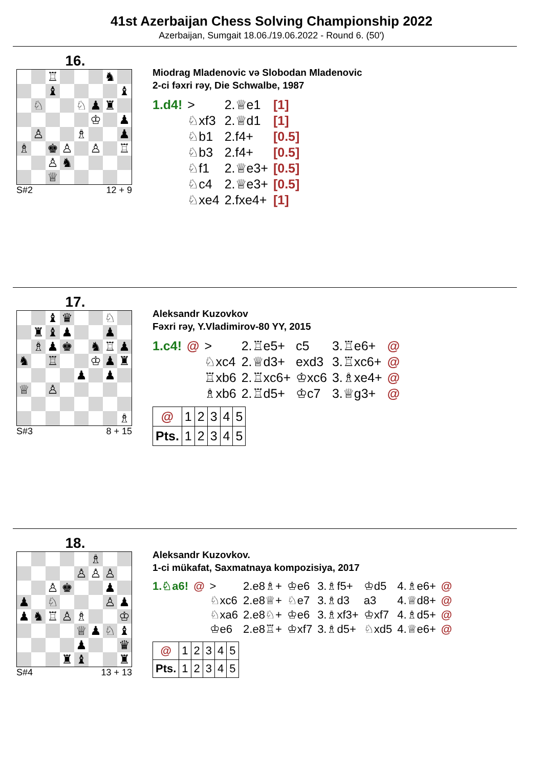41st Azerbaijan Chess Solving Championship 2022
Azerbaijan, Sumgait 18.06./19.06.2022 - Round 6. (50')
16.
| | | ♖ | | | | ♞ | |
| | | ♝ | | | | | ♝ |
| | ♘ | | | ♘ | ♟ | ♜ | |
| | | | | | ♔ | | ♟ |
| | ♙ | | | ♗ | | | ♟ |
| ♗ | | ♚ | ♙ | | ♙ | | ♖ |
| | | ♙ | ♞ | | | | |
| | | ♕ | | | | | |
S#2 12 + 9
Miodrag Mladenovic və Slobodan Mladenovic
2-ci fəxri rəy, Die Schwalbe, 1987
| 1.d4! | > | 2.♕e1 | [1] |
| | ♘xf3 | 2.♕d1 | [1] |
| | ♘b1 | 2.f4+ | [0.5] |
| | ♘b3 | 2.f4+ | [0.5] |
| | ♘f1 | 2.♕e3+ | [0.5] |
| | ♘c4 | 2.♕e3+ | [0.5] |
| | ♘xe4 | 2.fxe4+ | [1] |
17.
| | | ♝ | ♛ | | | ♘ | |
| | ♜ | ♝ | ♟ | | | ♟ | |
| | ♗ | ♟ | ♚ | | ♞ | ♖ | ♟ |
| ♞ | | ♖ | | | ♔ | ♟ | ♜ |
| | | | | ♟ | | ♟ | |
| ♕ | | ♙ | | | | | |
| | | | | | | | ♗ |
S#3 8 + 15
Aleksandr Kuzovkov
Fəxri rəy, Y.Vladimirov-80 YY, 2015
| 1.c4! | @ | > | 2.♖e5+ | c5 | 3.♖e6+ | @ |
| | | ♘xc4 | 2.♕d3+ | exd3 | 3.♖xc6+ | @ |
| | | ♖xb6 | 2.♖xc6+ | ♔xc6 | 3.♗xe4+ | @ |
| | | ♗xb6 | 2.♖d5+ | ♔c7 | 3.♕g3+ | @ |
| @ | 1 | 2 | 3 | 4 | 5 |
| Pts. | 1 | 2 | 3 | 4 | 5 |
18.
| | | | | | ♗ | | |
| | | | | ♙ | ♙ | ♙ | |
| | | ♙ | ♚ | | | ♟ | |
| ♟ | | ♘ | | | | ♙ | ♟ |
| ♟ | ♞ | ♖ | ♙ | ♗ | | | ♔ |
| | | | | ♕ | ♟ | ♘ | ♝ |
| | | | | ♟ | | | ♛ |
| | | | ♜ | ♝ | | | ♜ |
S#4 13 + 13
Aleksandr Kuzovkov.
1-ci mükafat, Saxmatnaya kompozisiya, 2017
| 1.♘a6! | @ | > | 2.e8♗+ | ♔e6 | 3.♗f5+ | ♔d5 | 4.♗e6+ | @ |
| | | ♘xc6 | 2.e8♕+ | ♘e7 | 3.♗d3 | a3 | 4.♕d8+ | @ |
| | | ♘xa6 | 2.e8♘+ | ♔e6 | 3.♗xf3+ | ♔xf7 | 4.♗d5+ | @ |
| | | ♔e6 | 2.e8♖+ | ♔xf7 | 3.♗d5+ | ♘xd5 | 4.♕e6+ | @ |
| @ | 1 | 2 | 3 | 4 | 5 |
| Pts. | 1 | 2 | 3 | 4 | 5 |